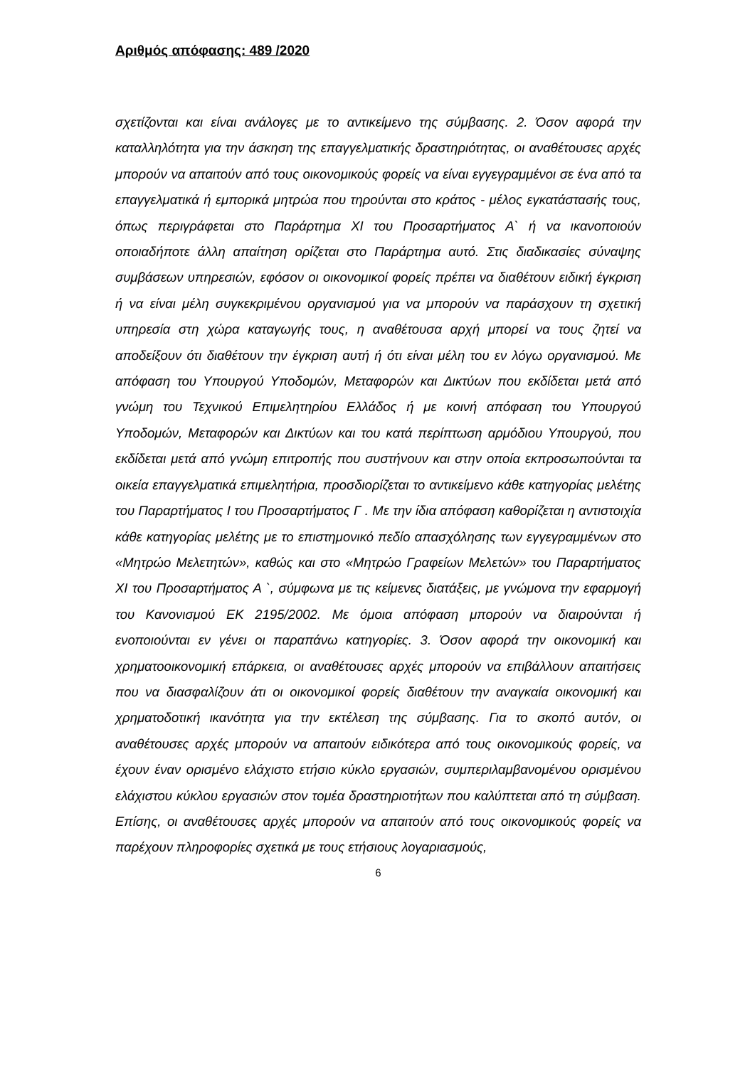Αριθμός απόφασης: 489 /2020
σχετίζονται και είναι ανάλογες με το αντικείμενο της σύμβασης. 2. Όσον αφορά την καταλληλότητα για την άσκηση της επαγγελματικής δραστηριότητας, οι αναθέτουσες αρχές μπορούν να απαιτούν από τους οικονομικούς φορείς να είναι εγγεγραμμένοι σε ένα από τα επαγγελματικά ή εμπορικά μητρώα που τηρούνται στο κράτος - μέλος εγκατάστασής τους, όπως περιγράφεται στο Παράρτημα XI του Προσαρτήματος Α` ή να ικανοποιούν οποιαδήποτε άλλη απαίτηση ορίζεται στο Παράρτημα αυτό. Στις διαδικασίες σύναψης συμβάσεων υπηρεσιών, εφόσον οι οικονομικοί φορείς πρέπει να διαθέτουν ειδική έγκριση ή να είναι μέλη συγκεκριμένου οργανισμού για να μπορούν να παράσχουν τη σχετική υπηρεσία στη χώρα καταγωγής τους, η αναθέτουσα αρχή μπορεί να τους ζητεί να αποδείξουν ότι διαθέτουν την έγκριση αυτή ή ότι είναι μέλη του εν λόγω οργανισμού. Με απόφαση του Υπουργού Υποδομών, Μεταφορών και Δικτύων που εκδίδεται μετά από γνώμη του Τεχνικού Επιμελητηρίου Ελλάδος ή με κοινή απόφαση του Υπουργού Υποδομών, Μεταφορών και Δικτύων και του κατά περίπτωση αρμόδιου Υπουργού, που εκδίδεται μετά από γνώμη επιτροπής που συστήνουν και στην οποία εκπροσωπούνται τα οικεία επαγγελματικά επιμελητήρια, προσδιορίζεται το αντικείμενο κάθε κατηγορίας μελέτης του Παραρτήματος I του Προσαρτήματος Γ . Με την ίδια απόφαση καθορίζεται η αντιστοιχία κάθε κατηγορίας μελέτης με το επιστημονικό πεδίο απασχόλησης των εγγεγραμμένων στο «Μητρώο Μελετητών», καθώς και στο «Μητρώο Γραφείων Μελετών» του Παραρτήματος XI του Προσαρτήματος Α `, σύμφωνα με τις κείμενες διατάξεις, με γνώμονα την εφαρμογή του Κανονισμού ΕΚ 2195/2002. Με όμοια απόφαση μπορούν να διαιρούνται ή ενοποιούνται εν γένει οι παραπάνω κατηγορίες. 3. Όσον αφορά την οικονομική και χρηματοοικονομική επάρκεια, οι αναθέτουσες αρχές μπορούν να επιβάλλουν απαιτήσεις που να διασφαλίζουν άτι οι οικονομικοί φορείς διαθέτουν την αναγκαία οικονομική και χρηματοδοτική ικανότητα για την εκτέλεση της σύμβασης. Για το σκοπό αυτόν, οι αναθέτουσες αρχές μπορούν να απαιτούν ειδικότερα από τους οικονομικούς φορείς, να έχουν έναν ορισμένο ελάχιστο ετήσιο κύκλο εργασιών, συμπεριλαμβανομένου ορισμένου ελάχιστου κύκλου εργασιών στον τομέα δραστηριοτήτων που καλύπτεται από τη σύμβαση. Επίσης, οι αναθέτουσες αρχές μπορούν να απαιτούν από τους οικονομικούς φορείς να παρέχουν πληροφορίες σχετικά με τους ετήσιους λογαριασμούς,
6